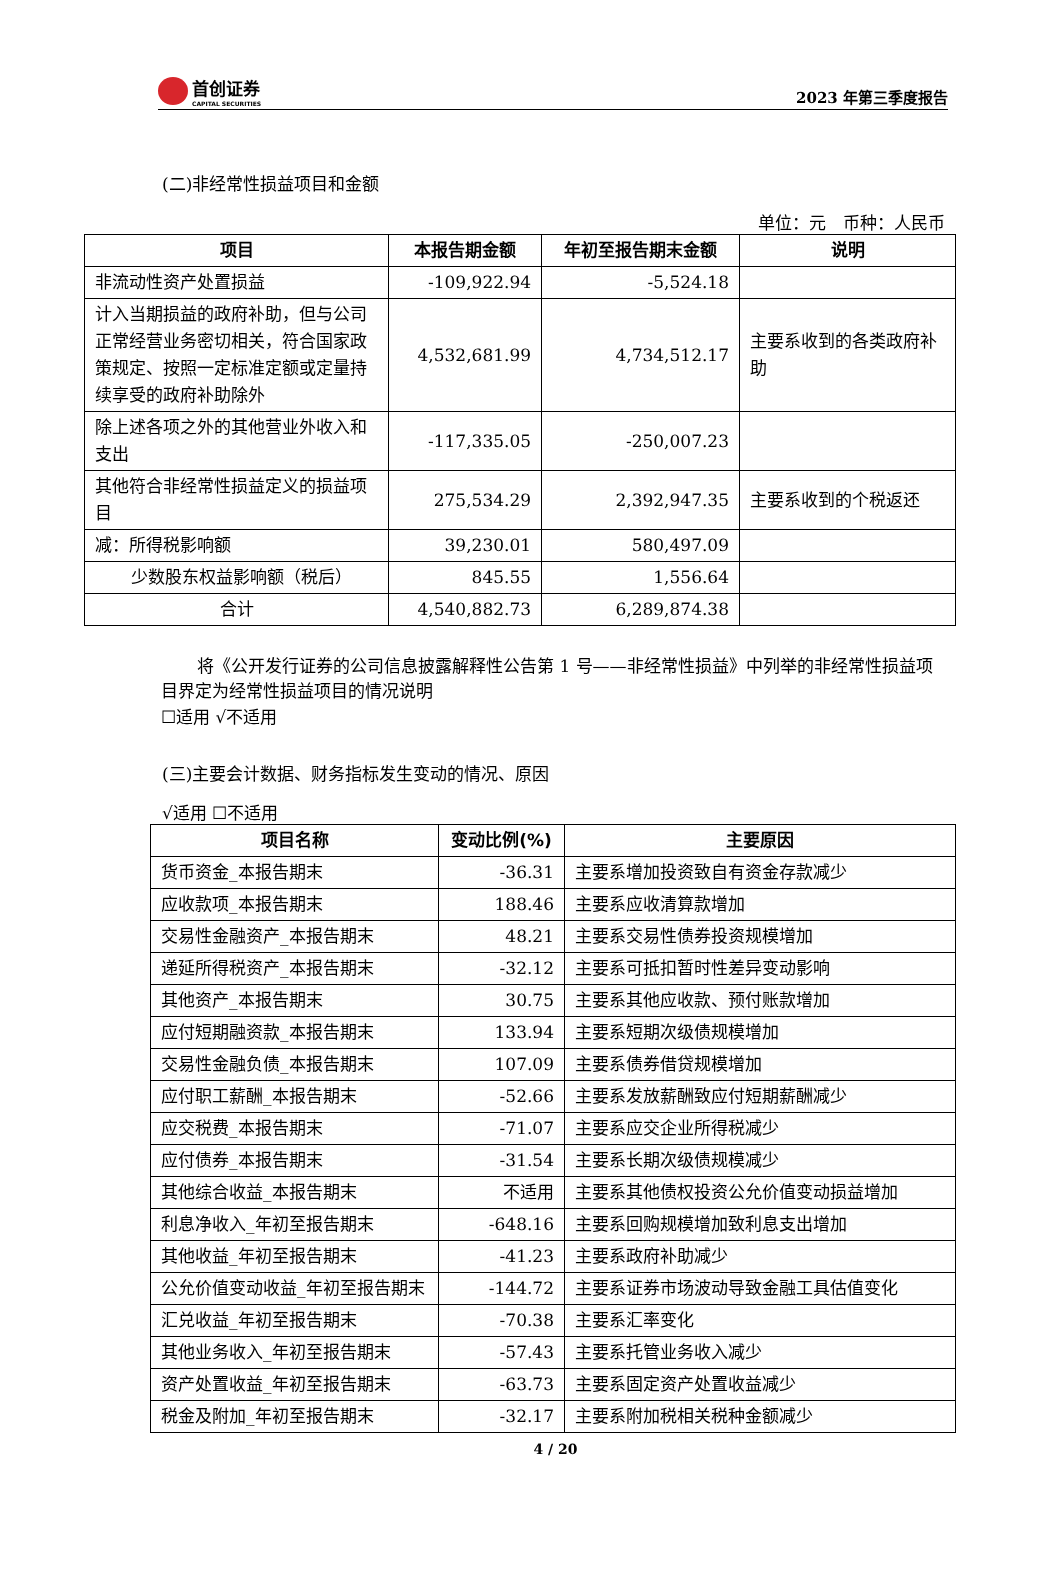首创证券
CAPITAL SECURITIES
2023 年第三季度报告
(二)非经常性损益项目和金额
单位：元　币种：人民币
| 项目 | 本报告期金额 | 年初至报告期末金额 | 说明 |
| --- | --- | --- | --- |
| 非流动性资产处置损益 | -109,922.94 | -5,524.18 | |
| 计入当期损益的政府补助，但与公司正常经营业务密切相关，符合国家政策规定、按照一定标准定额或定量持续享受的政府补助除外 | 4,532,681.99 | 4,734,512.17 | 主要系收到的各类政府补助 |
| 除上述各项之外的其他营业外收入和支出 | -117,335.05 | -250,007.23 | |
| 其他符合非经常性损益定义的损益项目 | 275,534.29 | 2,392,947.35 | 主要系收到的个税返还 |
| 减：所得税影响额 | 39,230.01 | 580,497.09 | |
| 少数股东权益影响额（税后） | 845.55 | 1,556.64 | |
| 合计 | 4,540,882.73 | 6,289,874.38 | |
将《公开发行证券的公司信息披露解释性公告第 1 号——非经常性损益》中列举的非经常性损益项目界定为经常性损益项目的情况说明
☐适用 √不适用
(三)主要会计数据、财务指标发生变动的情况、原因
√适用 ☐不适用
| 项目名称 | 变动比例(%) | 主要原因 |
| --- | --- | --- |
| 货币资金_本报告期末 | -36.31 | 主要系增加投资致自有资金存款减少 |
| 应收款项_本报告期末 | 188.46 | 主要系应收清算款增加 |
| 交易性金融资产_本报告期末 | 48.21 | 主要系交易性债券投资规模增加 |
| 递延所得税资产_本报告期末 | -32.12 | 主要系可抵扣暂时性差异变动影响 |
| 其他资产_本报告期末 | 30.75 | 主要系其他应收款、预付账款增加 |
| 应付短期融资款_本报告期末 | 133.94 | 主要系短期次级债规模增加 |
| 交易性金融负债_本报告期末 | 107.09 | 主要系债券借贷规模增加 |
| 应付职工薪酬_本报告期末 | -52.66 | 主要系发放薪酬致应付短期薪酬减少 |
| 应交税费_本报告期末 | -71.07 | 主要系应交企业所得税减少 |
| 应付债券_本报告期末 | -31.54 | 主要系长期次级债规模减少 |
| 其他综合收益_本报告期末 | 不适用 | 主要系其他债权投资公允价值变动损益增加 |
| 利息净收入_年初至报告期末 | -648.16 | 主要系回购规模增加致利息支出增加 |
| 其他收益_年初至报告期末 | -41.23 | 主要系政府补助减少 |
| 公允价值变动收益_年初至报告期末 | -144.72 | 主要系证券市场波动导致金融工具估值变化 |
| 汇兑收益_年初至报告期末 | -70.38 | 主要系汇率变化 |
| 其他业务收入_年初至报告期末 | -57.43 | 主要系托管业务收入减少 |
| 资产处置收益_年初至报告期末 | -63.73 | 主要系固定资产处置收益减少 |
| 税金及附加_年初至报告期末 | -32.17 | 主要系附加税相关税种金额减少 |
4 / 20